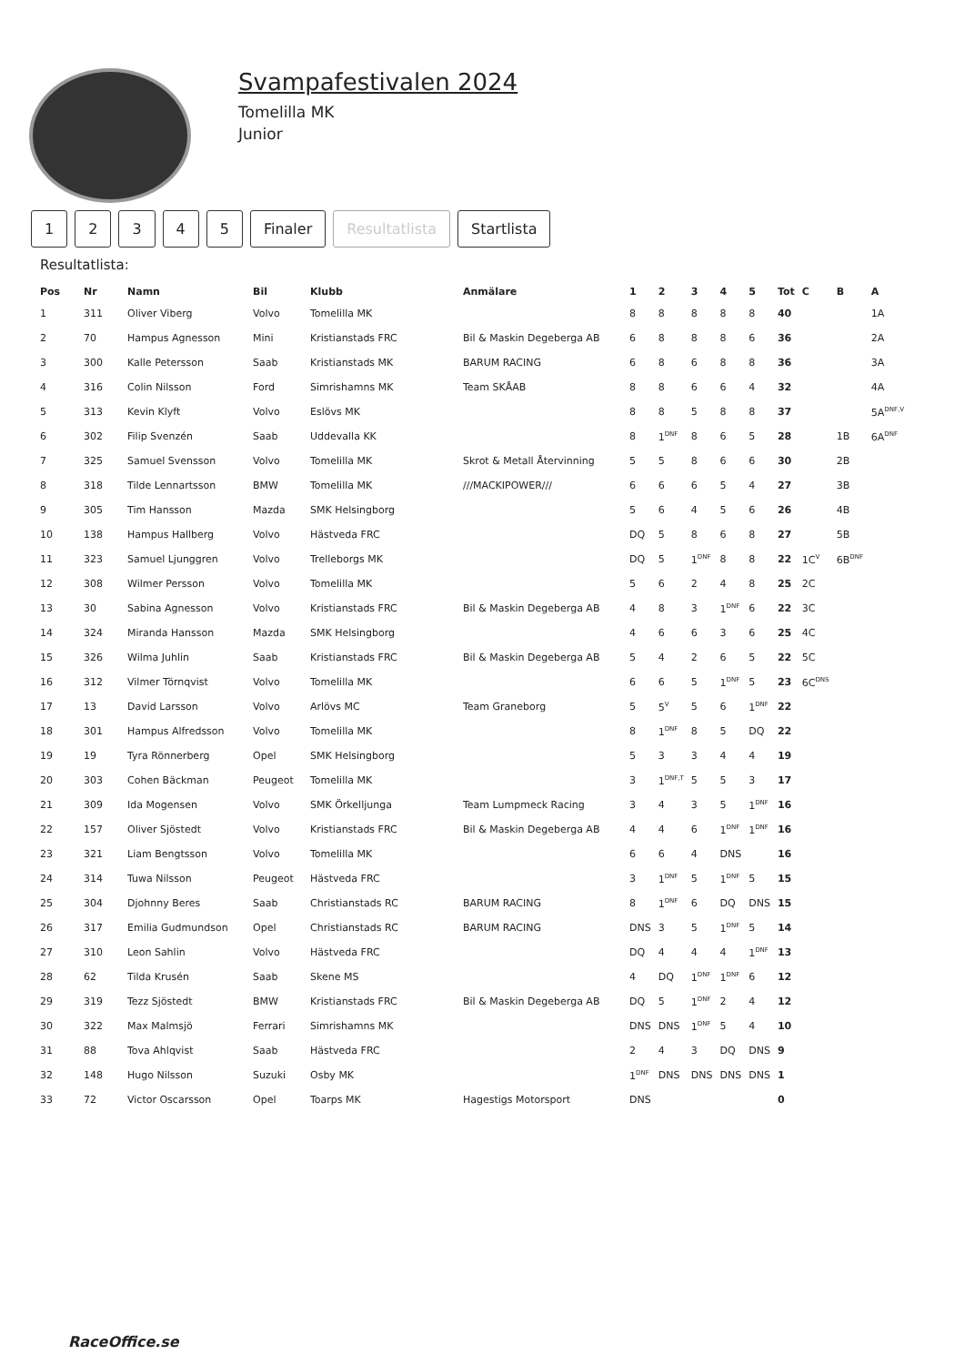Svampafestivalen 2024
Tomelilla MK
Junior
12345 Finaler Resultatlista Startlista
Resultatlista:
| Pos | Nr | Namn | Bil | Klubb | Anmälare | 1 | 2 | 3 | 4 | 5 | Tot | C | B | A |
| --- | --- | --- | --- | --- | --- | --- | --- | --- | --- | --- | --- | --- | --- | --- |
| 1 | 311 | Oliver Viberg | Volvo | Tomelilla MK | | 8 | 8 | 8 | 8 | 8 | 40 | | | 1A |
| 2 | 70 | Hampus Agnesson | Mini | Kristianstads FRC | Bil & Maskin Degeberga AB | 6 | 8 | 8 | 8 | 6 | 36 | | | 2A |
| 3 | 300 | Kalle Petersson | Saab | Kristianstads MK | BARUM RACING | 6 | 8 | 6 | 8 | 8 | 36 | | | 3A |
| 4 | 316 | Colin Nilsson | Ford | Simrishamns MK | Team SKÅAB | 8 | 8 | 6 | 6 | 4 | 32 | | | 4A |
| 5 | 313 | Kevin Klyft | Volvo | Eslövs MK | | 8 | 8 | 5 | 8 | 8 | 37 | | | 5A<sup>DNF,V</sup> |
| 6 | 302 | Filip Svenzén | Saab | Uddevalla KK | | 8 | 1<sup>DNF</sup> | 8 | 6 | 5 | 28 | | 1B | 6A<sup>DNF</sup> |
| 7 | 325 | Samuel Svensson | Volvo | Tomelilla MK | Skrot & Metall Återvinning | 5 | 5 | 8 | 6 | 6 | 30 | | 2B | |
| 8 | 318 | Tilde Lennartsson | BMW | Tomelilla MK | ///MACKIPOWER/// | 6 | 6 | 6 | 5 | 4 | 27 | | 3B | |
| 9 | 305 | Tim Hansson | Mazda | SMK Helsingborg | | 5 | 6 | 4 | 5 | 6 | 26 | | 4B | |
| 10 | 138 | Hampus Hallberg | Volvo | Hästveda FRC | | DQ | 5 | 8 | 6 | 8 | 27 | | 5B | |
| 11 | 323 | Samuel Ljunggren | Volvo | Trelleborgs MK | | DQ | 5 | 1<sup>DNF</sup> | 8 | 8 | 22 | 1C<sup>V</sup> | 6B<sup>DNF</sup> | |
| 12 | 308 | Wilmer Persson | Volvo | Tomelilla MK | | 5 | 6 | 2 | 4 | 8 | 25 | 2C | | |
| 13 | 30 | Sabina Agnesson | Volvo | Kristianstads FRC | Bil & Maskin Degeberga AB | 4 | 8 | 3 | 1<sup>DNF</sup> | 6 | 22 | 3C | | |
| 14 | 324 | Miranda Hansson | Mazda | SMK Helsingborg | | 4 | 6 | 6 | 3 | 6 | 25 | 4C | | |
| 15 | 326 | Wilma Juhlin | Saab | Kristianstads FRC | Bil & Maskin Degeberga AB | 5 | 4 | 2 | 6 | 5 | 22 | 5C | | |
| 16 | 312 | Vilmer Törnqvist | Volvo | Tomelilla MK | | 6 | 6 | 5 | 1<sup>DNF</sup> | 5 | 23 | 6C<sup>DNS</sup> | | |
| 17 | 13 | David Larsson | Volvo | Arlövs MC | Team Graneborg | 5 | 5<sup>V</sup> | 5 | 6 | 1<sup>DNF</sup> | 22 | | | |
| 18 | 301 | Hampus Alfredsson | Volvo | Tomelilla MK | | 8 | 1<sup>DNF</sup> | 8 | 5 | DQ | 22 | | | |
| 19 | 19 | Tyra Rönnerberg | Opel | SMK Helsingborg | | 5 | 3 | 3 | 4 | 4 | 19 | | | |
| 20 | 303 | Cohen Bäckman | Peugeot | Tomelilla MK | | 3 | 1<sup>DNF,T</sup> | 5 | 5 | 3 | 17 | | | |
| 21 | 309 | Ida Mogensen | Volvo | SMK Örkelljunga | Team Lumpmeck Racing | 3 | 4 | 3 | 5 | 1<sup>DNF</sup> | 16 | | | |
| 22 | 157 | Oliver Sjöstedt | Volvo | Kristianstads FRC | Bil & Maskin Degeberga AB | 4 | 4 | 6 | 1<sup>DNF</sup> | 1<sup>DNF</sup> | 16 | | | |
| 23 | 321 | Liam Bengtsson | Volvo | Tomelilla MK | | 6 | 6 | 4 | DNS | | 16 | | | |
| 24 | 314 | Tuwa Nilsson | Peugeot | Hästveda FRC | | 3 | 1<sup>DNF</sup> | 5 | 1<sup>DNF</sup> | 5 | 15 | | | |
| 25 | 304 | Djohnny Beres | Saab | Christianstads RC | BARUM RACING | 8 | 1<sup>DNF</sup> | 6 | DQ | DNS | 15 | | | |
| 26 | 317 | Emilia Gudmundson | Opel | Christianstads RC | BARUM RACING | DNS | 3 | 5 | 1<sup>DNF</sup> | 5 | 14 | | | |
| 27 | 310 | Leon Sahlin | Volvo | Hästveda FRC | | DQ | 4 | 4 | 4 | 1<sup>DNF</sup> | 13 | | | |
| 28 | 62 | Tilda Krusén | Saab | Skene MS | | 4 | DQ | 1<sup>DNF</sup> | 1<sup>DNF</sup> | 6 | 12 | | | |
| 29 | 319 | Tezz Sjöstedt | BMW | Kristianstads FRC | Bil & Maskin Degeberga AB | DQ | 5 | 1<sup>DNF</sup> | 2 | 4 | 12 | | | |
| 30 | 322 | Max Malmsjö | Ferrari | Simrishamns MK | | DNS | DNS | 1<sup>DNF</sup> | 5 | 4 | 10 | | | |
| 31 | 88 | Tova Ahlqvist | Saab | Hästveda FRC | | 2 | 4 | 3 | DQ | DNS | 9 | | | |
| 32 | 148 | Hugo Nilsson | Suzuki | Osby MK | | 1<sup>DNF</sup> | DNS | DNS | DNS | DNS | 1 | | | |
| 33 | 72 | Victor Oscarsson | Opel | Toarps MK | Hagestigs Motorsport | DNS | | | | | 0 | | | |
RaceOffice.se